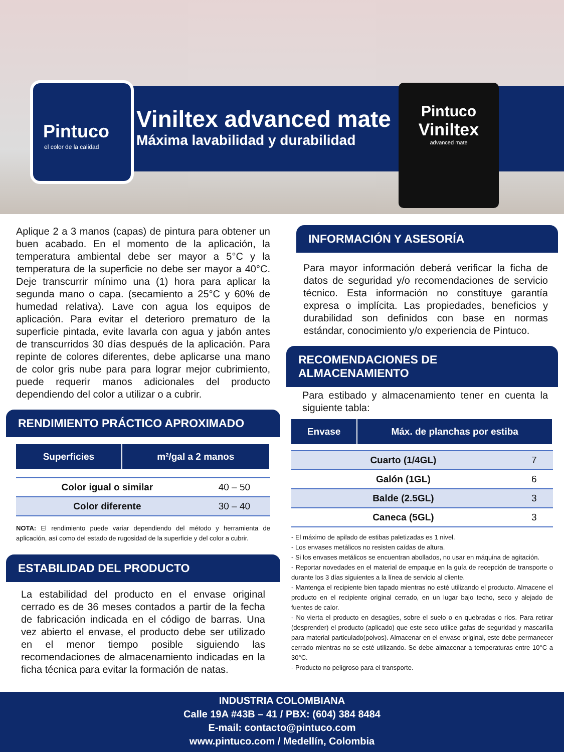Pintuco
el color de la calidad
Viniltex advanced mate
Máxima lavabilidad y durabilidad
Pintuco
Viniltex
advanced mate
Aplique 2 a 3 manos (capas) de pintura para obtener un buen acabado. En el momento de la aplicación, la temperatura ambiental debe ser mayor a 5°C y la temperatura de la superficie no debe ser mayor a 40°C. Deje transcurrir mínimo una (1) hora para aplicar la segunda mano o capa. (secamiento a 25°C y 60% de humedad relativa). Lave con agua los equipos de aplicación. Para evitar el deterioro prematuro de la superficie pintada, evite lavarla con agua y jabón antes de transcurridos 30 días después de la aplicación. Para repinte de colores diferentes, debe aplicarse una mano de color gris nube para para lograr mejor cubrimiento, puede requerir manos adicionales del producto dependiendo del color a utilizar o a cubrir.
RENDIMIENTO PRÁCTICO APROXIMADO
| Superficies | m²/gal a 2 manos |
| --- | --- |
| Color igual o similar | 40 – 50 |
| Color diferente | 30 – 40 |
NOTA: El rendimiento puede variar dependiendo del método y herramienta de aplicación, así como del estado de rugosidad de la superficie y del color a cubrir.
ESTABILIDAD DEL PRODUCTO
La estabilidad del producto en el envase original cerrado es de 36 meses contados a partir de la fecha de fabricación indicada en el código de barras. Una vez abierto el envase, el producto debe ser utilizado en el menor tiempo posible siguiendo las recomendaciones de almacenamiento indicadas en la ficha técnica para evitar la formación de natas.
INFORMACIÓN Y ASESORÍA
Para mayor información deberá verificar la ficha de datos de seguridad y/o recomendaciones de servicio técnico. Esta información no constituye garantía expresa o implícita. Las propiedades, beneficios y durabilidad son definidos con base en normas estándar, conocimiento y/o experiencia de Pintuco.
RECOMENDACIONES DE ALMACENAMIENTO
Para estibado y almacenamiento tener en cuenta la siguiente tabla:
| Envase | Máx. de planchas por estiba |
| --- | --- |
| Cuarto (1/4GL) | 7 |
| Galón (1GL) | 6 |
| Balde (2.5GL) | 3 |
| Caneca (5GL) | 3 |
- El máximo de apilado de estibas paletizadas es 1 nivel.
- Los envases metálicos no resisten caídas de altura.
- Si los envases metálicos se encuentran abollados, no usar en máquina de agitación.
- Reportar novedades en el material de empaque en la guía de recepción de transporte o durante los 3 días siguientes a la línea de servicio al cliente.
- Mantenga el recipiente bien tapado mientras no esté utilizando el producto. Almacene el producto en el recipiente original cerrado, en un lugar bajo techo, seco y alejado de fuentes de calor.
- No vierta el producto en desagües, sobre el suelo o en quebradas o ríos. Para retirar (desprender) el producto (aplicado) que este seco utilice gafas de seguridad y mascarilla para material particulado(polvos). Almacenar en el envase original, este debe permanecer cerrado mientras no se esté utilizando. Se debe almacenar a temperaturas entre 10°C a 30°C.
- Producto no peligroso para el transporte.
INDUSTRIA COLOMBIANA
Calle 19A #43B – 41 / PBX: (604) 384 8484
E-mail: contacto@pintuco.com
www.pintuco.com / Medellín, Colombia